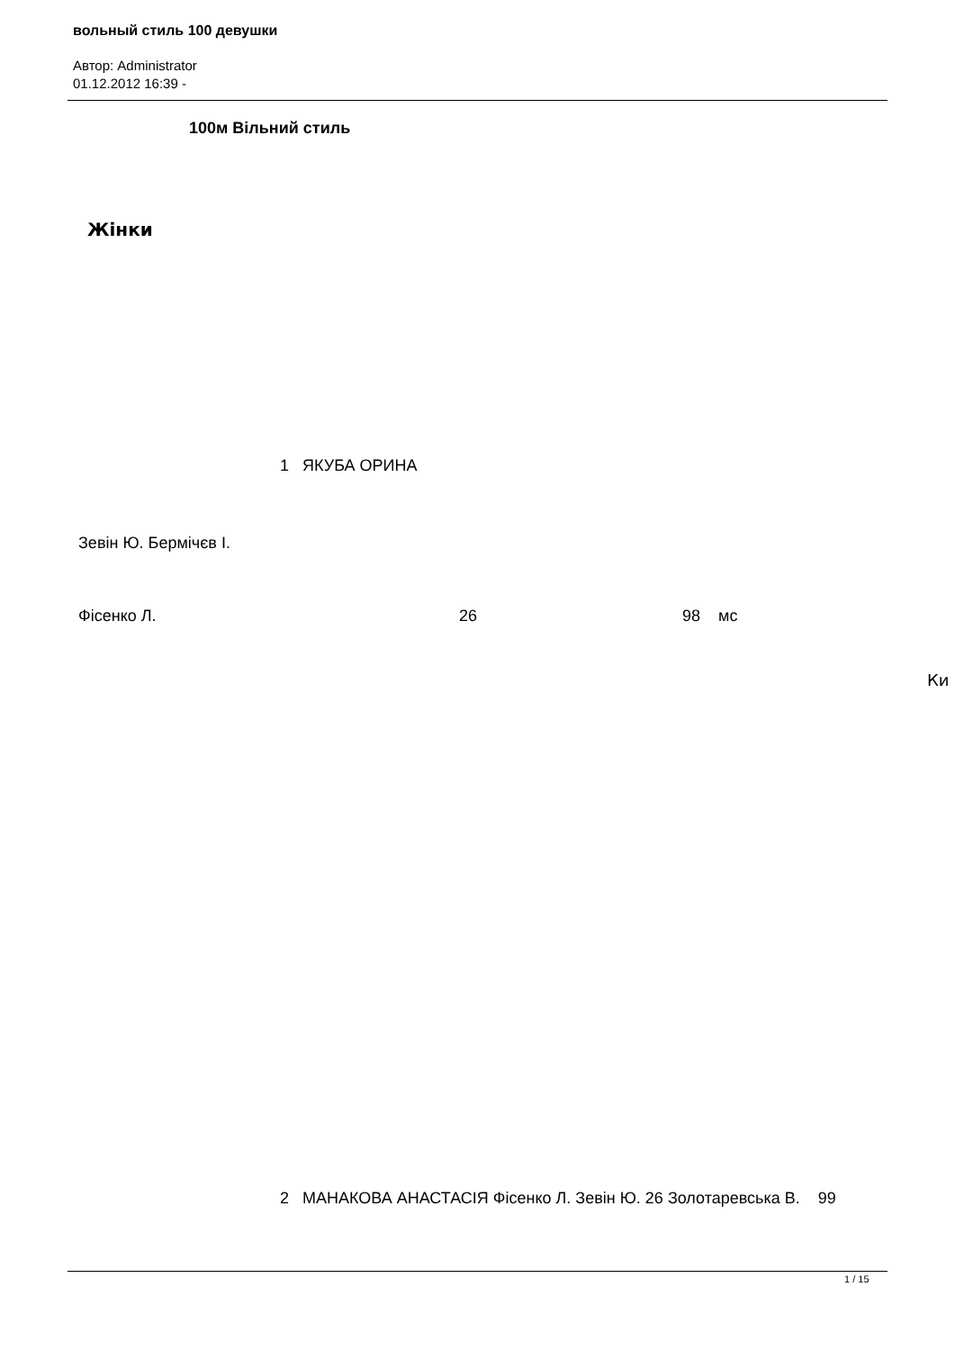вольный стиль 100 девушки
Автор: Administrator
01.12.2012 16:39 -
100м Вільний стиль
Жінки
1 ЯКУБА ОРИНА
Зевін Ю. Бермічєв І.
Фісенко Л. 26 98 мс
Ки
2 МАНАКОВА АНАСТАСІЯ Фісенко Л. Зевін Ю. 26 Золотаревська В. 99
1 / 15